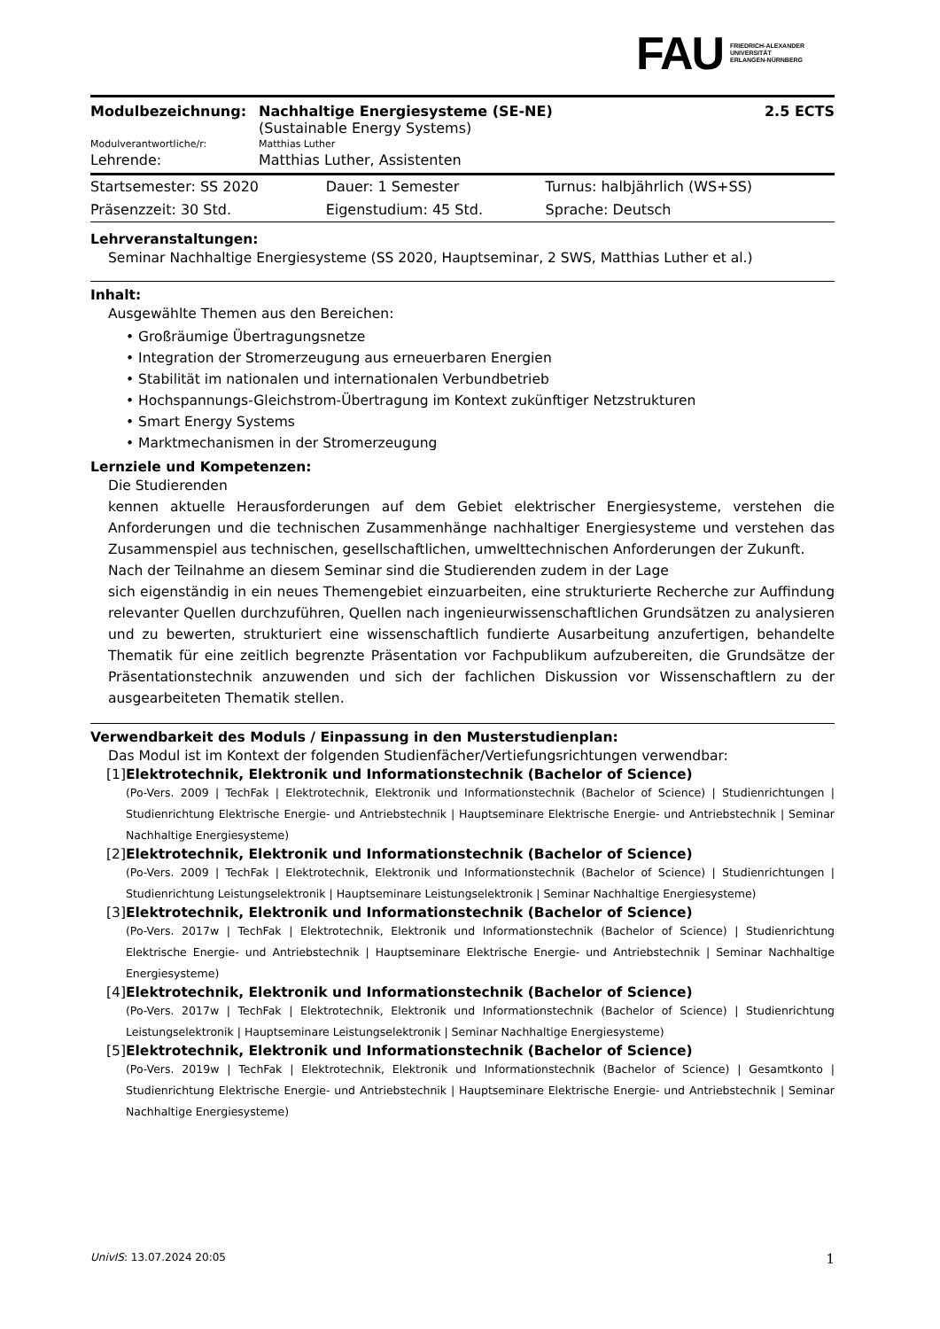FAU
FRIEDRICH-ALEXANDER
UNIVERSITÄT
ERLANGEN-NÜRNBERG
| Modulbezeichnung: | Nachhaltige Energiesysteme (SE-NE) (Sustainable Energy Systems) | 2.5 ECTS |
| Modulverantwortliche/r: | Matthias Luther | |
| Lehrende: | Matthias Luther, Assistenten | |
| Startsemester: SS 2020 | Dauer: 1 Semester | Turnus: halbjährlich (WS+SS) |
| Präsenzzeit: 30 Std. | Eigenstudium: 45 Std. | Sprache: Deutsch |
Lehrveranstaltungen:
Seminar Nachhaltige Energiesysteme (SS 2020, Hauptseminar, 2 SWS, Matthias Luther et al.)
Inhalt:
Ausgewählte Themen aus den Bereichen:
• Großräumige Übertragungsnetze
• Integration der Stromerzeugung aus erneuerbaren Energien
• Stabilität im nationalen und internationalen Verbundbetrieb
• Hochspannungs-Gleichstrom-Übertragung im Kontext zukünftiger Netzstrukturen
• Smart Energy Systems
• Marktmechanismen in der Stromerzeugung
Lernziele und Kompetenzen:
Die Studierenden
kennen aktuelle Herausforderungen auf dem Gebiet elektrischer Energiesysteme, verstehen die Anforderungen und die technischen Zusammenhänge nachhaltiger Energiesysteme und verstehen das Zusammenspiel aus technischen, gesellschaftlichen, umwelttechnischen Anforderungen der Zukunft.
Nach der Teilnahme an diesem Seminar sind die Studierenden zudem in der Lage
sich eigenständig in ein neues Themengebiet einzuarbeiten, eine strukturierte Recherche zur Auffindung relevanter Quellen durchzuführen, Quellen nach ingenieurwissenschaftlichen Grundsätzen zu analysieren und zu bewerten, strukturiert eine wissenschaftlich fundierte Ausarbeitung anzufertigen, behandelte Thematik für eine zeitlich begrenzte Präsentation vor Fachpublikum aufzubereiten, die Grundsätze der Präsentationstechnik anzuwenden und sich der fachlichen Diskussion vor Wissenschaftlern zu der ausgearbeiteten Thematik stellen.
Verwendbarkeit des Moduls / Einpassung in den Musterstudienplan:
Das Modul ist im Kontext der folgenden Studienfächer/Vertiefungsrichtungen verwendbar:
[1] Elektrotechnik, Elektronik und Informationstechnik (Bachelor of Science)
(Po-Vers. 2009 | TechFak | Elektrotechnik, Elektronik und Informationstechnik (Bachelor of Science) | Studienrichtungen | Studienrichtung Elektrische Energie- und Antriebstechnik | Hauptseminare Elektrische Energie- und Antriebstechnik | Seminar Nachhaltige Energiesysteme)
[2] Elektrotechnik, Elektronik und Informationstechnik (Bachelor of Science)
(Po-Vers. 2009 | TechFak | Elektrotechnik, Elektronik und Informationstechnik (Bachelor of Science) | Studienrichtungen | Studienrichtung Leistungselektronik | Hauptseminare Leistungselektronik | Seminar Nachhaltige Energiesysteme)
[3] Elektrotechnik, Elektronik und Informationstechnik (Bachelor of Science)
(Po-Vers. 2017w | TechFak | Elektrotechnik, Elektronik und Informationstechnik (Bachelor of Science) | Studienrichtung Elektrische Energie- und Antriebstechnik | Hauptseminare Elektrische Energie- und Antriebstechnik | Seminar Nachhaltige Energiesysteme)
[4] Elektrotechnik, Elektronik und Informationstechnik (Bachelor of Science)
(Po-Vers. 2017w | TechFak | Elektrotechnik, Elektronik und Informationstechnik (Bachelor of Science) | Studienrichtung Leistungselektronik | Hauptseminare Leistungselektronik | Seminar Nachhaltige Energiesysteme)
[5] Elektrotechnik, Elektronik und Informationstechnik (Bachelor of Science)
(Po-Vers. 2019w | TechFak | Elektrotechnik, Elektronik und Informationstechnik (Bachelor of Science) | Gesamtkonto | Studienrichtung Elektrische Energie- und Antriebstechnik | Hauptseminare Elektrische Energie- und Antriebstechnik | Seminar Nachhaltige Energiesysteme)
UnivIS: 13.07.2024 20:05 1